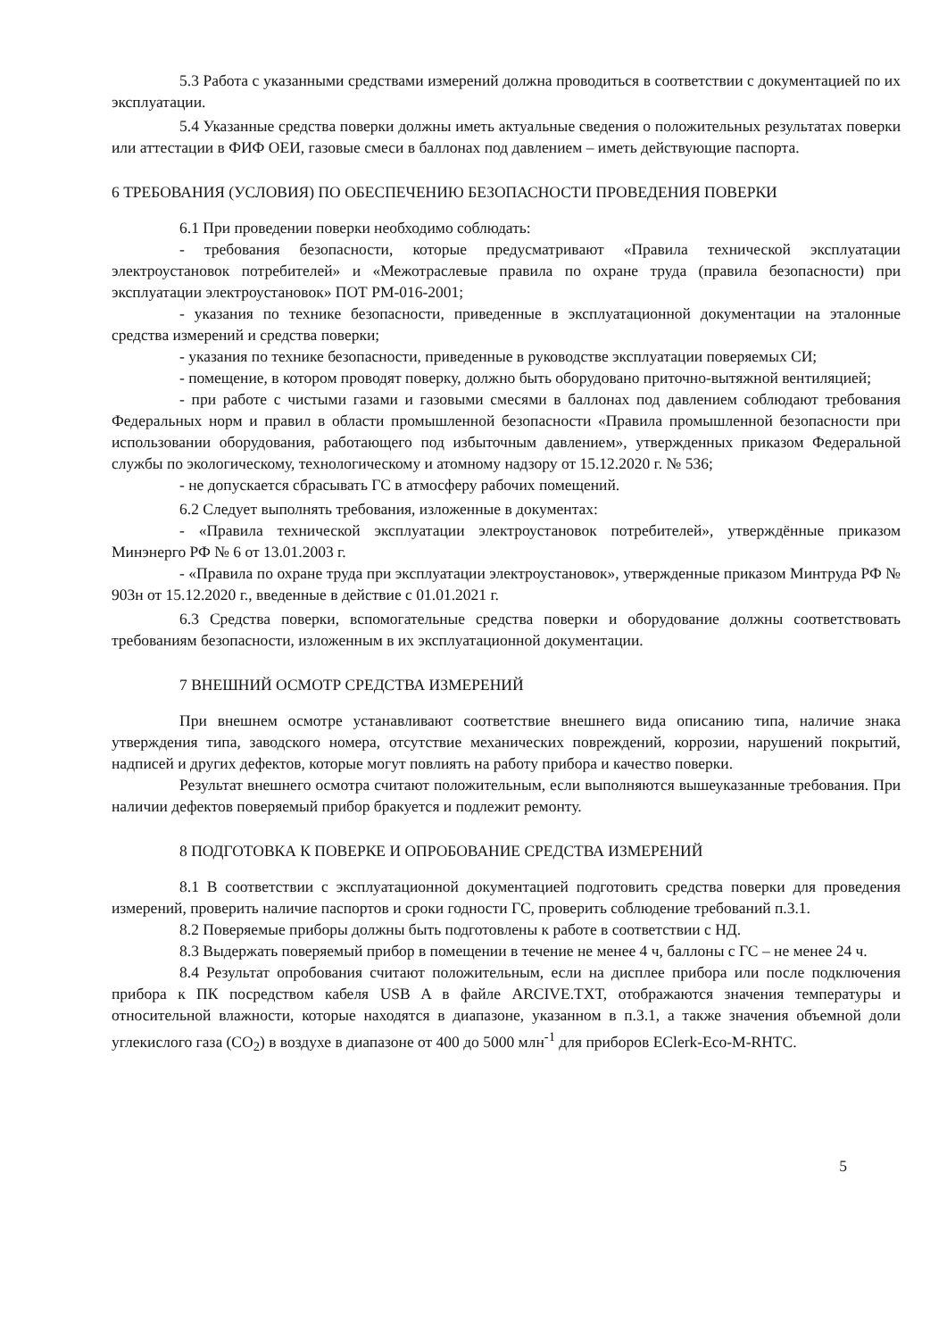5.3 Работа с указанными средствами измерений должна проводиться в соответствии с документацией по их эксплуатации.
5.4 Указанные средства поверки должны иметь актуальные сведения о положительных результатах поверки или аттестации в ФИФ ОЕИ, газовые смеси в баллонах под давлением – иметь действующие паспорта.
6 ТРЕБОВАНИЯ (УСЛОВИЯ) ПО ОБЕСПЕЧЕНИЮ БЕЗОПАСНОСТИ ПРОВЕДЕНИЯ ПОВЕРКИ
6.1 При проведении поверки необходимо соблюдать:
- требования безопасности, которые предусматривают «Правила технической эксплуатации электроустановок потребителей» и «Межотраслевые правила по охране труда (правила безопасности) при эксплуатации электроустановок» ПОТ РМ-016-2001;
- указания по технике безопасности, приведенные в эксплуатационной документации на эталонные средства измерений и средства поверки;
- указания по технике безопасности, приведенные в руководстве эксплуатации поверяемых СИ;
- помещение, в котором проводят поверку, должно быть оборудовано приточно-вытяжной вентиляцией;
- при работе с чистыми газами и газовыми смесями в баллонах под давлением соблюдают требования Федеральных норм и правил в области промышленной безопасности «Правила промышленной безопасности при использовании оборудования, работающего под избыточным давлением», утвержденных приказом Федеральной службы по экологическому, технологическому и атомному надзору от 15.12.2020 г. № 536;
- не допускается сбрасывать ГС в атмосферу рабочих помещений.
6.2 Следует выполнять требования, изложенные в документах:
- «Правила технической эксплуатации электроустановок потребителей», утверждённые приказом Минэнерго РФ № 6 от 13.01.2003 г.
- «Правила по охране труда при эксплуатации электроустановок», утвержденные приказом Минтруда РФ № 903н от 15.12.2020 г., введенные в действие с 01.01.2021 г.
6.3 Средства поверки, вспомогательные средства поверки и оборудование должны соответствовать требованиям безопасности, изложенным в их эксплуатационной документации.
7 ВНЕШНИЙ ОСМОТР СРЕДСТВА ИЗМЕРЕНИЙ
При внешнем осмотре устанавливают соответствие внешнего вида описанию типа, наличие знака утверждения типа, заводского номера, отсутствие механических повреждений, коррозии, нарушений покрытий, надписей и других дефектов, которые могут повлиять на работу прибора и качество поверки.
Результат внешнего осмотра считают положительным, если выполняются вышеуказанные требования. При наличии дефектов поверяемый прибор бракуется и подлежит ремонту.
8 ПОДГОТОВКА К ПОВЕРКЕ И ОПРОБОВАНИЕ СРЕДСТВА ИЗМЕРЕНИЙ
8.1 В соответствии с эксплуатационной документацией подготовить средства поверки для проведения измерений, проверить наличие паспортов и сроки годности ГС, проверить соблюдение требований п.3.1.
8.2 Поверяемые приборы должны быть подготовлены к работе в соответствии с НД.
8.3 Выдержать поверяемый прибор в помещении в течение не менее 4 ч, баллоны с ГС – не менее 24 ч.
8.4 Результат опробования считают положительным, если на дисплее прибора или после подключения прибора к ПК посредством кабеля USB A в файле ARCIVE.TXT, отображаются значения температуры и относительной влажности, которые находятся в диапазоне, указанном в п.3.1, а также значения объемной доли углекислого газа (CO<sub>2</sub>) в воздухе в диапазоне от 400 до 5000 млн<sup>-1</sup> для приборов EClerk-Eco-M-RHTC.
5